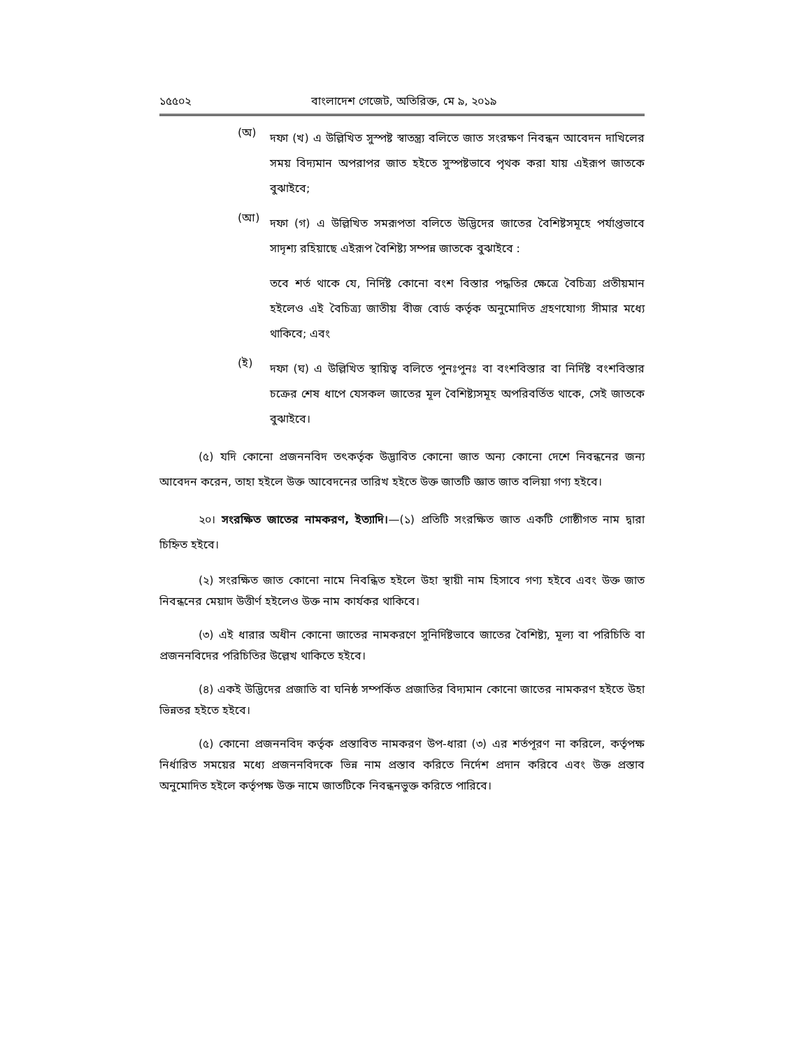১৫৫০২ বাংলাদেশ গেজেট, অতিরিক্ত, মে ৯, ২০১৯
(অ)
দফা (খ) এ উল্লিখিত সুস্পষ্ট স্বাতন্ত্র্য বলিতে জাত সংরক্ষণ নিবন্ধন আবেদন দাখিলের সময় বিদ্যমান অপরাপর জাত হইতে সুস্পষ্টভাবে পৃথক করা যায় এইরূপ জাতকে বুঝাইবে;
(আ)
দফা (গ) এ উল্লিখিত সমরূপতা বলিতে উদ্ভিদের জাতের বৈশিষ্টসমূহে পর্যাপ্তভাবে সাদৃশ্য রহিয়াছে এইরূপ বৈশিষ্ট্য সম্পন্ন জাতকে বুঝাইবে :
তবে শর্ত থাকে যে, নির্দিষ্ট কোনো বংশ বিস্তার পদ্ধতির ক্ষেত্রে বৈচিত্র্য প্রতীয়মান হইলেও এই বৈচিত্র্য জাতীয় বীজ বোর্ড কর্তৃক অনুমোদিত গ্রহণযোগ্য সীমার মধ্যে থাকিবে; এবং
(ই)
দফা (ঘ) এ উল্লিখিত স্থায়িত্ব বলিতে পুনঃপুনঃ বা বংশবিস্তার বা নির্দিষ্ট বংশবিস্তার চক্রের শেষ ধাপে যেসকল জাতের মূল বৈশিষ্ট্যসমূহ অপরিবর্তিত থাকে, সেই জাতকে বুঝাইবে।
(৫) যদি কোনো প্রজননবিদ তৎকর্তৃক উদ্ভাবিত কোনো জাত অন্য কোনো দেশে নিবন্ধনের জন্য আবেদন করেন, তাহা হইলে উক্ত আবেদনের তারিখ হইতে উক্ত জাতটি জ্ঞাত জাত বলিয়া গণ্য হইবে।
২০। সংরক্ষিত জাতের নামকরণ, ইত্যাদি।—(১) প্রতিটি সংরক্ষিত জাত একটি গোষ্ঠীগত নাম দ্বারা চিহ্নিত হইবে।
(২) সংরক্ষিত জাত কোনো নামে নিবন্ধিত হইলে উহা স্থায়ী নাম হিসাবে গণ্য হইবে এবং উক্ত জাত নিবন্ধনের মেয়াদ উত্তীর্ণ হইলেও উক্ত নাম কার্যকর থাকিবে।
(৩) এই ধারার অধীন কোনো জাতের নামকরণে সুনির্দিষ্টভাবে জাতের বৈশিষ্ট্য, মূল্য বা পরিচিতি বা প্রজননবিদের পরিচিতির উল্লেখ থাকিতে হইবে।
(৪) একই উদ্ভিদের প্রজাতি বা ঘনিষ্ঠ সম্পর্কিত প্রজাতির বিদ্যমান কোনো জাতের নামকরণ হইতে উহা ভিন্নতর হইতে হইবে।
(৫) কোনো প্রজননবিদ কর্তৃক প্রস্তাবিত নামকরণ উপ-ধারা (৩) এর শর্তপূরণ না করিলে, কর্তৃপক্ষ নির্ধারিত সময়ের মধ্যে প্রজননবিদকে ভিন্ন নাম প্রস্তাব করিতে নির্দেশ প্রদান করিবে এবং উক্ত প্রস্তাব অনুমোদিত হইলে কর্তৃপক্ষ উক্ত নামে জাতটিকে নিবন্ধনভুক্ত করিতে পারিবে।